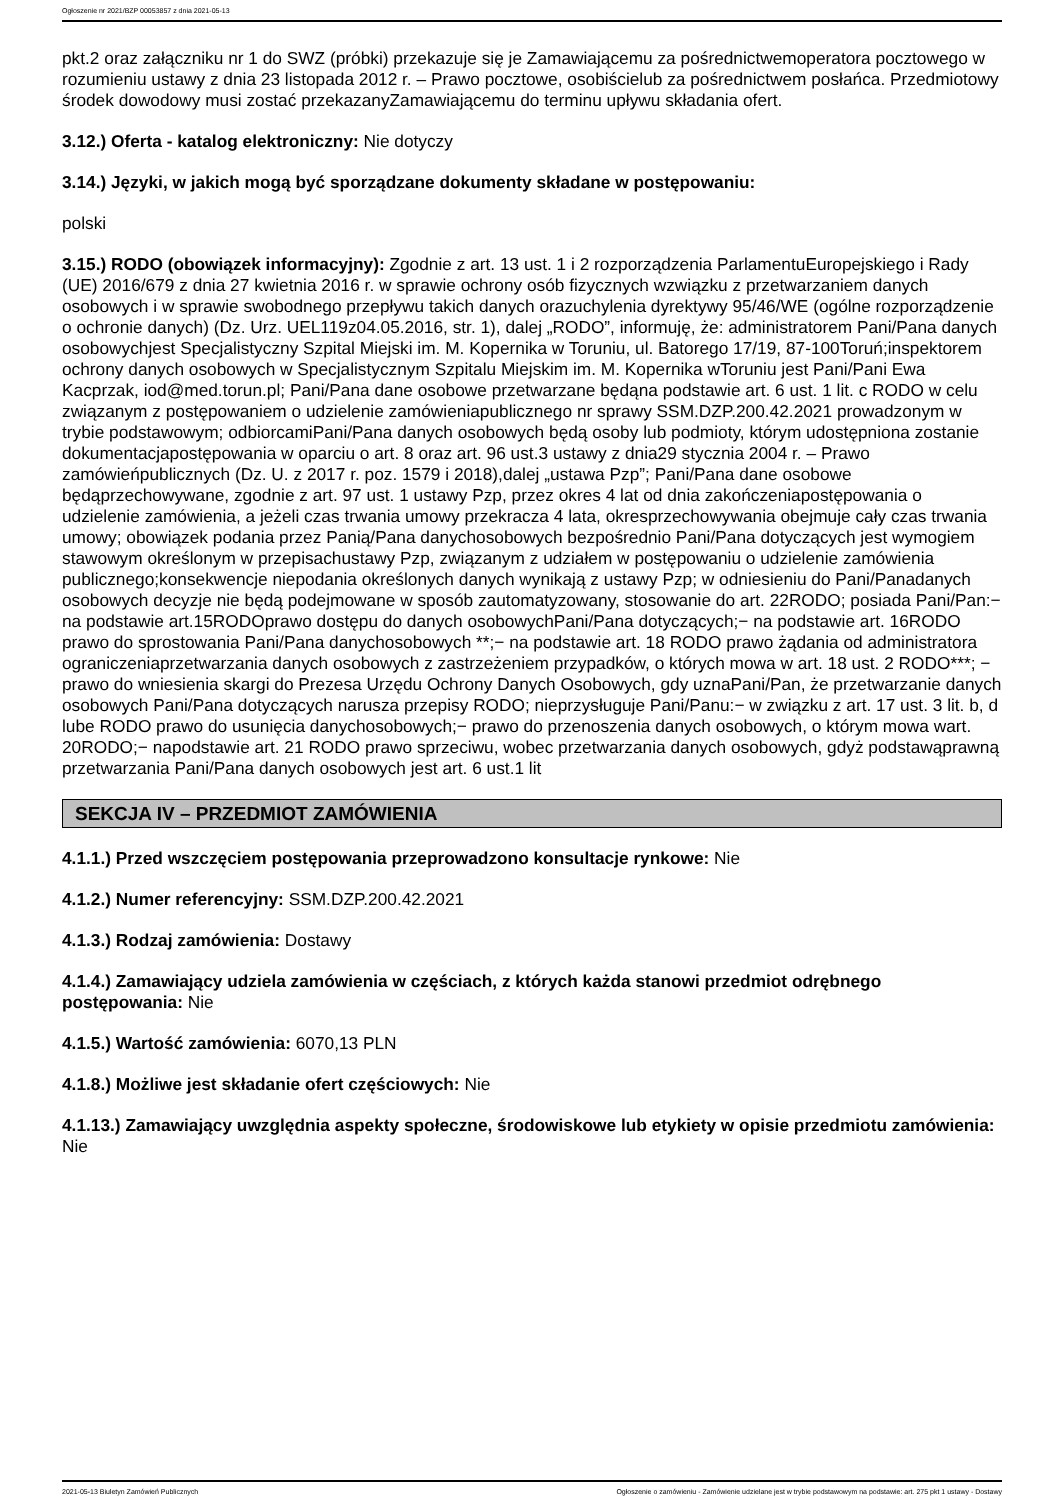Ogłoszenie nr 2021/BZP 00053857 z dnia 2021-05-13
pkt.2 oraz załączniku nr 1 do SWZ (próbki) przekazuje się je Zamawiającemu za pośrednictwemoperatora pocztowego w rozumieniu ustawy z dnia 23 listopada 2012 r. – Prawo pocztowe, osobiścielub za pośrednictwem posłańca. Przedmiotowy środek dowodowy musi zostać przekazanyZamawiającemu do terminu upływu składania ofert.
3.12.) Oferta - katalog elektroniczny: Nie dotyczy
3.14.) Języki, w jakich mogą być sporządzane dokumenty składane w postępowaniu:
polski
3.15.) RODO (obowiązek informacyjny): Zgodnie z art. 13 ust. 1 i 2 rozporządzenia ParlamentuEuropejskiego i Rady (UE) 2016/679 z dnia 27 kwietnia 2016 r. w sprawie ochrony osób fizycznych wzwiązku z przetwarzaniem danych osobowych i w sprawie swobodnego przepływu takich danych orazuchylenia dyrektywy 95/46/WE (ogólne rozporządzenie o ochronie danych) (Dz. Urz. UEL119z04.05.2016, str. 1), dalej „RODO”, informuję, że: administratorem Pani/Pana danych osobowychjest Specjalistyczny Szpital Miejski im. M. Kopernika w Toruniu, ul. Batorego 17/19, 87-100Toruń;inspektorem ochrony danych osobowych w Specjalistycznym Szpitalu Miejskim im. M. Kopernika wToruniu jest Pani/Pani Ewa Kacprzak, iod@med.torun.pl; Pani/Pana dane osobowe przetwarzane będąna podstawie art. 6 ust. 1 lit. c RODO w celu związanym z postępowaniem o udzielenie zamówieniapublicznego nr sprawy SSM.DZP.200.42.2021 prowadzonym w trybie podstawowym; odbiorcamiPani/Pana danych osobowych będą osoby lub podmioty, którym udostępniona zostanie dokumentacjapostępowania w oparciu o art. 8 oraz art. 96 ust.3 ustawy z dnia29 stycznia 2004 r. – Prawo zamówieńpublicznych (Dz. U. z 2017 r. poz. 1579 i 2018),dalej „ustawa Pzp”; Pani/Pana dane osobowe będąprzechowywane, zgodnie z art. 97 ust. 1 ustawy Pzp, przez okres 4 lat od dnia zakończeniapostępowania o udzielenie zamówienia, a jeżeli czas trwania umowy przekracza 4 lata, okresprzechowywania obejmuje cały czas trwania umowy; obowiązek podania przez Panią/Pana danychosobowych bezpośrednio Pani/Pana dotyczących jest wymogiem stawowym określonym w przepisachustawy Pzp, związanym z udziałem w postępowaniu o udzielenie zamówienia publicznego;konsekwencje niepodania określonych danych wynikają z ustawy Pzp; w odniesieniu do Pani/Panadanych osobowych decyzje nie będą podejmowane w sposób zautomatyzowany, stosowanie do art. 22RODO; posiada Pani/Pan:− na podstawie art.15RODOprawo dostępu do danych osobowychPani/Pana dotyczących;− na podstawie art. 16RODO prawo do sprostowania Pani/Pana danychosobowych **;− na podstawie art. 18 RODO prawo żądania od administratora ograniczeniaprzetwarzania danych osobowych z zastrzeżeniem przypadków, o których mowa w art. 18 ust. 2 RODO***; − prawo do wniesienia skargi do Prezesa Urzędu Ochrony Danych Osobowych, gdy uznaPani/Pan, że przetwarzanie danych osobowych Pani/Pana dotyczących narusza przepisy RODO; nieprzysługuje Pani/Panu:− w związku z art. 17 ust. 3 lit. b, d lube RODO prawo do usunięcia danychosobowych;− prawo do przenoszenia danych osobowych, o którym mowa wart. 20RODO;− napodstawie art. 21 RODO prawo sprzeciwu, wobec przetwarzania danych osobowych, gdyż podstawąprawną przetwarzania Pani/Pana danych osobowych jest art. 6 ust.1 lit
SEKCJA IV – PRZEDMIOT ZAMÓWIENIA
4.1.1.) Przed wszczęciem postępowania przeprowadzono konsultacje rynkowe: Nie
4.1.2.) Numer referencyjny: SSM.DZP.200.42.2021
4.1.3.) Rodzaj zamówienia: Dostawy
4.1.4.) Zamawiający udziela zamówienia w częściach, z których każda stanowi przedmiot odrębnego postępowania: Nie
4.1.5.) Wartość zamówienia: 6070,13 PLN
4.1.8.) Możliwe jest składanie ofert częściowych: Nie
4.1.13.) Zamawiający uwzględnia aspekty społeczne, środowiskowe lub etykiety w opisie przedmiotu zamówienia: Nie
2021-05-13 Biuletyn Zamówień Publicznych Ogłoszenie o zamówieniu - Zamówienie udzielane jest w trybie podstawowym na podstawie: art. 275 pkt 1 ustawy - Dostawy